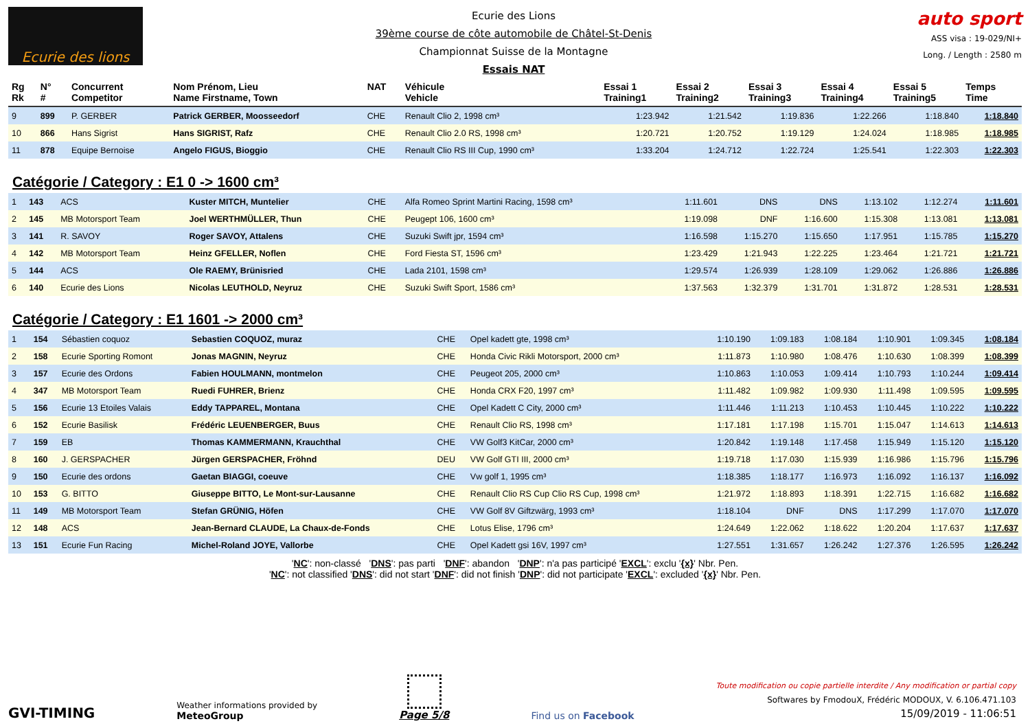Ecurie des lions
Ecurie des Lions
39ème course de côte automobile de Châtel-St-Denis
Championnat Suisse de la Montagne
Essais NAT
auto sport
ASS visa : 19-029/NI+
Long. / Length : 2580 m
| Rg Rk | N° # | Concurrent Competitor | Nom Prénom, Lieu Name Firstname, Town | NAT | Véhicule Vehicle | Essai 1 Training1 | Essai 2 Training2 | Essai 3 Training3 | Essai 4 Training4 | Essai 5 Training5 | Temps Time |
| --- | --- | --- | --- | --- | --- | --- | --- | --- | --- | --- | --- |
| 9 | 899 | P. GERBER | Patrick GERBER, Moosseedorf | CHE | Renault Clio 2, 1998 cm³ | 1:23.942 | 1:21.542 | 1:19.836 | 1:22.266 | 1:18.840 | 1:18.840 |
| 10 | 866 | Hans Sigrist | Hans SIGRIST, Rafz | CHE | Renault Clio 2.0 RS, 1998 cm³ | 1:20.721 | 1:20.752 | 1:19.129 | 1:24.024 | 1:18.985 | 1:18.985 |
| 11 | 878 | Equipe Bernoise | Angelo FIGUS, Bioggio | CHE | Renault Clio RS III Cup, 1990 cm³ | 1:33.204 | 1:24.712 | 1:22.724 | 1:25.541 | 1:22.303 | 1:22.303 |
Catégorie / Category : E1 0 -> 1600 cm³
| 1 | 143 | ACS | Kuster MITCH, Muntelier | CHE | Alfa Romeo Sprint Martini Racing, 1598 cm³ | 1:11.601 | DNS | DNS | 1:13.102 | 1:12.274 | 1:11.601 |
| 2 | 145 | MB Motorsport Team | Joel WERTHMÜLLER, Thun | CHE | Peugept 106, 1600 cm³ | 1:19.098 | DNF | 1:16.600 | 1:15.308 | 1:13.081 | 1:13.081 |
| 3 | 141 | R. SAVOY | Roger SAVOY, Attalens | CHE | Suzuki Swift jpr, 1594 cm³ | 1:16.598 | 1:15.270 | 1:15.650 | 1:17.951 | 1:15.785 | 1:15.270 |
| 4 | 142 | MB Motorsport Team | Heinz GFELLER, Noflen | CHE | Ford Fiesta ST, 1596 cm³ | 1:23.429 | 1:21.943 | 1:22.225 | 1:23.464 | 1:21.721 | 1:21.721 |
| 5 | 144 | ACS | Ole RAEMY, Brünisried | CHE | Lada 2101, 1598 cm³ | 1:29.574 | 1:26.939 | 1:28.109 | 1:29.062 | 1:26.886 | 1:26.886 |
| 6 | 140 | Ecurie des Lions | Nicolas LEUTHOLD, Neyruz | CHE | Suzuki Swift Sport, 1586 cm³ | 1:37.563 | 1:32.379 | 1:31.701 | 1:31.872 | 1:28.531 | 1:28.531 |
Catégorie / Category : E1 1601 -> 2000 cm³
| 1 | 154 | Sébastien coquoz | Sebastien COQUOZ, muraz | CHE | Opel kadett gte, 1998 cm³ | 1:10.190 | 1:09.183 | 1:08.184 | 1:10.901 | 1:09.345 | 1:08.184 |
| 2 | 158 | Ecurie Sporting Romont | Jonas MAGNIN, Neyruz | CHE | Honda Civic Rikli Motorsport, 2000 cm³ | 1:11.873 | 1:10.980 | 1:08.476 | 1:10.630 | 1:08.399 | 1:08.399 |
| 3 | 157 | Ecurie des Ordons | Fabien HOULMANN, montmelon | CHE | Peugeot 205, 2000 cm³ | 1:10.863 | 1:10.053 | 1:09.414 | 1:10.793 | 1:10.244 | 1:09.414 |
| 4 | 347 | MB Motorsport Team | Ruedi FUHRER, Brienz | CHE | Honda CRX F20, 1997 cm³ | 1:11.482 | 1:09.982 | 1:09.930 | 1:11.498 | 1:09.595 | 1:09.595 |
| 5 | 156 | Ecurie 13 Etoiles Valais | Eddy TAPPAREL, Montana | CHE | Opel Kadett C City, 2000 cm³ | 1:11.446 | 1:11.213 | 1:10.453 | 1:10.445 | 1:10.222 | 1:10.222 |
| 6 | 152 | Ecurie Basilisk | Frédéric LEUENBERGER, Buus | CHE | Renault Clio RS, 1998 cm³ | 1:17.181 | 1:17.198 | 1:15.701 | 1:15.047 | 1:14.613 | 1:14.613 |
| 7 | 159 | EB | Thomas KAMMERMANN, Krauchthal | CHE | VW Golf3 KitCar, 2000 cm³ | 1:20.842 | 1:19.148 | 1:17.458 | 1:15.949 | 1:15.120 | 1:15.120 |
| 8 | 160 | J. GERSPACHER | Jürgen GERSPACHER, Fröhnd | DEU | VW Golf GTI III, 2000 cm³ | 1:19.718 | 1:17.030 | 1:15.939 | 1:16.986 | 1:15.796 | 1:15.796 |
| 9 | 150 | Ecurie des ordons | Gaetan BIAGGI, coeuve | CHE | Vw golf 1, 1995 cm³ | 1:18.385 | 1:18.177 | 1:16.973 | 1:16.092 | 1:16.137 | 1:16.092 |
| 10 | 153 | G. BITTO | Giuseppe BITTO, Le Mont-sur-Lausanne | CHE | Renault Clio RS Cup Clio RS Cup, 1998 cm³ | 1:21.972 | 1:18.893 | 1:18.391 | 1:22.715 | 1:16.682 | 1:16.682 |
| 11 | 149 | MB Motorsport Team | Stefan GRÜNIG, Höfen | CHE | VW Golf 8V Giftzwärg, 1993 cm³ | 1:18.104 | DNF | DNS | 1:17.299 | 1:17.070 | 1:17.070 |
| 12 | 148 | ACS | Jean-Bernard CLAUDE, La Chaux-de-Fonds | CHE | Lotus Elise, 1796 cm³ | 1:24.649 | 1:22.062 | 1:18.622 | 1:20.204 | 1:17.637 | 1:17.637 |
| 13 | 151 | Ecurie Fun Racing | Michel-Roland JOYE, Vallorbe | CHE | Opel Kadett gsi 16V, 1997 cm³ | 1:27.551 | 1:31.657 | 1:26.242 | 1:27.376 | 1:26.595 | 1:26.242 |
'NC': non-classé 'DNS': pas parti 'DNF': abandon 'DNP': n'a pas participé 'EXCL': exclu '{x}' Nbr. Pen.
'NC': not classified 'DNS': did not start 'DNF': did not finish 'DNP': did not participate 'EXCL': excluded '{x}' Nbr. Pen.
GVI-TIMING
Weather informations provided by
MeteoGroup
Page 5/8
Find us on Facebook
Toute modification ou copie partielle interdite / Any modification or partial copy
Softwares by FmodouX, Frédéric MODOUX, V. 6.106.471.103
15/09/2019 - 11:06:51